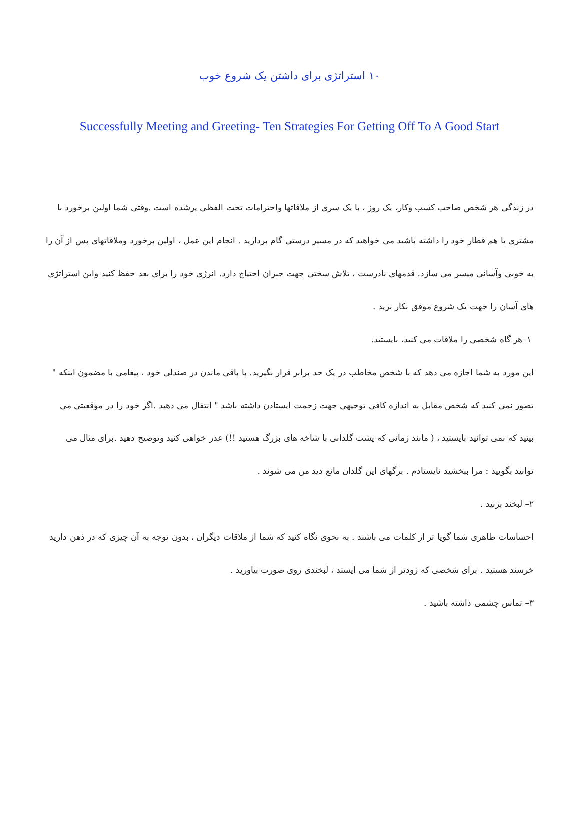۱۰ استراتژی برای داشتن یک شروع خوب
Successfully Meeting and Greeting- Ten Strategies For Getting Off To A Good Start
در زندگی هر شخص صاحب کسب وکار، یک روز ، با یک سری از ملاقاتها واحترامات تحت الفظی پرشده است .وقتی شما اولین برخورد با مشتری یا هم قطار خود را داشته باشید می خواهید که در مسیر درستی گام بردارید . انجام این عمل ، اولین برخورد وملاقاتهای پس از آن را به خوبی وآسانی میسر می سازد. قدمهای نادرست ، تلاش سختی جهت جبران احتیاج دارد. انرژی خود را برای بعد حفظ کنید واین استراتژی های آسان را جهت یک شروع موفق بکار برید .
۱–هر گاه شخصی را ملاقات می کنید، بایستید.
این مورد به شما اجازه می دهد که با شخص مخاطب در یک حد برابر قرار بگیرید. با باقی ماندن در صندلی خود ، پیغامی با مضمون اینکه " تصور نمی کنید که شخص مقابل به اندازه کافی توجیهی جهت زحمت ایستادن داشته باشد " انتقال می دهید .اگر خود را در موقعیتی می بینید که نمی توانید بایستید ، ( مانند زمانی که پشت گلدانی با شاخه های بزرگ هستید !!) عذر خواهی کنید وتوضیح دهید .برای مثال می توانید بگویید : مرا ببخشید نایستادم . برگهای این گلدان مانع دید من می شوند .
۲– لبخند بزنید .
احساسات ظاهری شما گویا تر از کلمات می باشند . به نحوی نگاه کنید که شما از ملاقات دیگران ، بدون توجه به آن چیزی که در ذهن دارید خرسند هستید . برای شخصی که زودتر از شما می ایستد ، لبخندی روی صورت بیاورید .
۳– تماس چشمی داشته باشید .